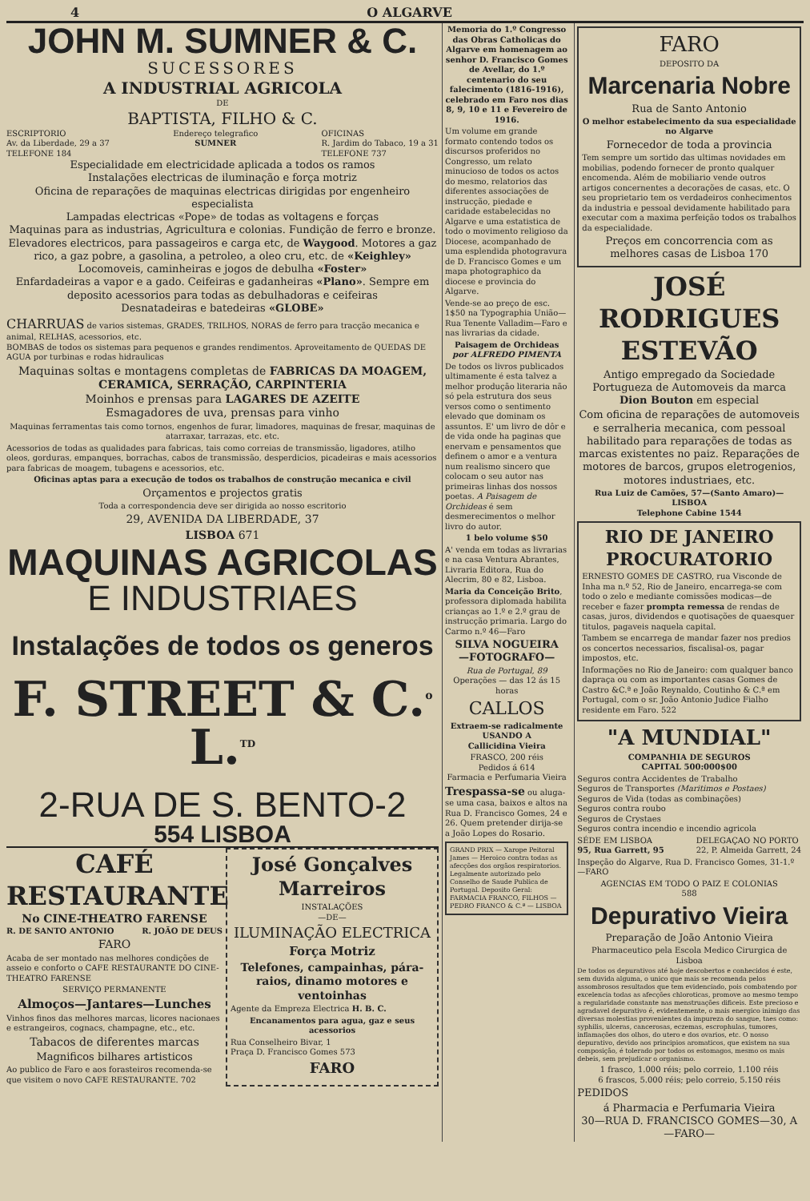4 O ALGARVE
JOHN M. SUMNER & C.
SUCESSORES
A INDUSTRIAL AGRICOLA
DE
BAPTISTA, FILHO & C.
ESCRIPTORIO
Av. da Liberdade, 29 a 37
TELEFONE 184 Endereço telegrafico
SUMNER OFICINAS
R. Jardim do Tabaco, 19 a 31
TELEFONE 737
Especialidade em electricidade aplicada a todos os ramos
Instalações electricas de iluminação e força motriz
Oficina de reparações de maquinas electricas dirigidas por engenheiro especialista
Lampadas electricas «Pope» de todas as voltagens e forças
Maquinas para as industrias, Agricultura e colonias. Fundição de ferro e bronze. Elevadores electricos, para passageiros e carga etc, de Waygood. Motores a gaz rico, a gaz pobre, a gasolina, a petroleo, a oleo cru, etc. de «Keighley»
Locomoveis, caminheiras e jogos de debulha «Foster»
Enfardadeiras a vapor e a gado. Ceifeiras e gadanheiras «Plano». Sempre em deposito acessorios para todas as debulhadoras e ceifeiras
Desnatadeiras e batedeiras «GLOBE»
CHARRUAS de varios sistemas, GRADES, TRILHOS, NORAS de ferro para tracção mecanica e animal, RELHAS, acessorios, etc.
BOMBAS de todos os sistemas para pequenos e grandes rendimentos. Aproveitamento de QUEDAS DE AGUA por turbinas e rodas hidraulicas
Maquinas soltas e montagens completas de FABRICAS DA MOAGEM, CERAMICA, SERRAÇÃO, CARPINTERIA
Moinhos e prensas para LAGARES DE AZEITE
Esmagadores de uva, prensas para vinho
Maquinas ferramentas tais como tornos, engenhos de furar, limadores, maquinas de fresar, maquinas de atarraxar, tarrazas, etc. etc.
Acessorios de todas as qualidades para fabricas, tais como correias de transmissão, ligadores, atilho oleos, gorduras, empanques, borrachas, cabos de transmissão, desperdicios, picadeiras e mais acessorios para fabricas de moagem, tubagens e acessorios, etc.
Oficinas aptas para a execução de todos os trabalhos de construção mecanica e civil
Orçamentos e projectos gratis
Toda a correspondencia deve ser dirigida ao nosso escritorio
29, AVENIDA DA LIBERDADE, 37
LISBOA 671
MAQUINAS AGRICOLAS
E INDUSTRIAES
Instalações de todos os generos
F. STREET & C.<sup>o</sup> L.<sup>TD</sup>
2-RUA DE S. BENTO-2
554 LISBOA
CAFÉ RESTAURANTE
No CINE-THEATRO FARENSE
R. DE SANTO ANTONIO R. JOÃO DE DEUS
FARO
Acaba de ser montado nas melhores condições de asseio e conforto o CAFE RESTAURANTE DO CINE-THEATRO FARENSE
SERVIÇO PERMANENTE
Almoços—Jantares—Lunches
Vinhos finos das melhores marcas, licores nacionaes e estrangeiros, cognacs, champagne, etc., etc.
Tabacos de diferentes marcas
Magnificos bilhares artisticos
Ao publico de Faro e aos forasteiros recomenda-se que visitem o novo CAFE RESTAURANTE. 702
José Gonçalves Marreiros
INSTALAÇÕES
—DE—
ILUMINAÇÃO ELECTRICA
Força Motriz
Telefones, campainhas, pára-raios, dinamo motores e ventoinhas
Agente da Empreza Electrica H. B. C.
Encanamentos para agua, gaz e seus acessorios
Rua Conselheiro Bivar, 1
Praça D. Francisco Gomes 573
FARO
Memoria do 1.º Congresso das Obras Catholicas do Algarve em homenagem ao senhor D. Francisco Gomes de Avellar, do 1.º centenario do seu falecimento (1816-1916), celebrado em Faro nos dias 8, 9, 10 e 11 e Fevereiro de 1916.
Um volume em grande formato contendo todos os discursos proferidos no Congresso, um relato minucioso de todos os actos do mesmo, relatorios das diferentes associações de instrucção, piedade e caridade estabelecidas no Algarve e uma estatistica de todo o movimento religioso da Diocese, acompanhado de uma esplendida photogravura de D. Francisco Gomes e um mapa photographico da diocese e provincia do Algarve.
Vende-se ao preço de esc. 1$50 na Typographia União—Rua Tenente Valladim—Faro e nas livrarias da cidade.
Paisagem de Orchideas
por ALFREDO PIMENTA
De todos os livros publicados ultimamente é esta talvez a melhor produção literaria não só pela estrutura dos seus versos como o sentimento elevado que dominam os assuntos. E' um livro de dôr e de vida onde ha paginas que enervam e pensamentos que definem o amor e a ventura num realismo sincero que colocam o seu autor nas primeiras linhas dos nossos poetas. A Paisagem de Orchideas é sem desmerecimentos o melhor livro do autor.
1 belo volume $50
A' venda em todas as livrarias e na casa Ventura Abrantes, Livraria Editora, Rua do Alecrim, 80 e 82, Lisboa.
Maria da Conceição Brito, professora diplomada habilita crianças ao 1.º e 2.º grau de instrucção primaria. Largo do Carmo n.º 46—Faro
SILVA NOGUEIRA
—FOTOGRAFO—
Rua de Portugal, 89
Operações — das 12 ás 15 horas
CALLOS
Extraem-se radicalmente
USANDO A
Callicidina Vieira
FRASCO, 200 réis
Pedidos á 614
Farmacia e Perfumaria Vieira
Trespassa-se ou aluga-se uma casa, baixos e altos na Rua D. Francisco Gomes, 24 e 26. Quem pretender dirija-se a João Lopes do Rosario.
GRAND PRIX — Xarope Peitoral James — Heroico contra todas as afecções dos orgãos respiratorios. Legalmente autorizado pelo Conselho de Saude Publica de Portugal. Deposito Geral: FARMACIA FRANCO, FILHOS — PEDRO FRANCO & C.ª — LISBOA
FARO
DEPOSITO DA
Marcenaria Nobre
Rua de Santo Antonio
O melhor estabelecimento da sua especialidade no Algarve
Fornecedor de toda a provincia
Tem sempre um sortido das ultimas novidades em mobilias, podendo fornecer de pronto qualquer encomenda. Além de mobiliario vende outros artigos concernentes a decorações de casas, etc. O seu proprietario tem os verdadeiros conhecimentos da industria e pessoal devidamente habilitado para executar com a maxima perfeição todos os trabalhos da especialidade.
Preços em concorrencia com as melhores casas de Lisboa 170
JOSÉ RODRIGUES ESTEVÃO
Antigo empregado da Sociedade Portugueza de Automoveis da marca Dion Bouton em especial
Com oficina de reparações de automoveis e serralheria mecanica, com pessoal habilitado para reparações de todas as marcas existentes no paiz. Reparações de motores de barcos, grupos eletrogenios, motores industriaes, etc.
Rua Luiz de Camões, 57—(Santo Amaro)—LISBOA
Telephone Cabine 1544
RIO DE JANEIRO PROCURATORIO
ERNESTO GOMES DE CASTRO, rua Visconde de Inha ma n.º 52, Rio de Janeiro, encarrega-se com todo o zelo e mediante comissões modicas—de receber e fazer prompta remessa de rendas de casas, juros, dividendos e quotisações de quaesquer titulos, pagaveis naquela capital.
Tambem se encarrega de mandar fazer nos predios os concertos necessarios, fiscalisal-os, pagar impostos, etc.
Informações no Rio de Janeiro: com qualquer banco dapraça ou com as importantes casas Gomes de Castro &C.ª e João Reynaldo, Coutinho & C.ª em Portugal, com o sr. João Antonio Judice Fialho residente em Faro. 522
"A MUNDIAL"
COMPANHIA DE SEGUROS
CAPITAL 500:000$00
Seguros contra Accidentes de Trabalho
Seguros de Transportes (Maritimos e Postaes)
Seguros de Vida (todas as combinações)
Seguros contra roubo
Seguros de Crystaes
Seguros contra incendio e incendio agricola
SÉDE EM LISBOA
95, Rua Garrett, 95 DELEGAÇAO NO PORTO
22, P. Almeida Garrett, 24
Inspeção do Algarve, Rua D. Francisco Gomes, 31-1.º—FARO
AGENCIAS EM TODO O PAIZ E COLONIAS
588
Depurativo Vieira
Preparação de João Antonio Vieira
Pharmaceutico pela Escola Medico Cirurgica de Lisboa
De todos os depurativos até hoje descobertos e conhecidos é este, sem duvida alguma, o unico que mais se recomenda pelos assombrosos resultados que tem evidenciado, pois combatendo por excelencia todas as afecções chloroticas, promove ao mesmo tempo a regularidade constante nas menstruações dificeis. Este precioso e agradavel depurativo é, evidentemente, o mais energico inimigo das diversas molestias provenientes da impureza do sangue, taes como: syphilis, ulceras, cancerosas, eczemas, escrophulas, tumores, inflamações dos olhos, do utero e dos ovarios, etc. O nosso depurativo, devido aos principios aromaticos, que existem na sua composição, é tolerado por todos os estomagos, mesmo os mais debeis, sem prejudicar o organismo.
1 frasco, 1.000 réis; pelo correio, 1.100 réis
6 frascos, 5.000 réis; pelo correio, 5.150 réis
PEDIDOS
á Pharmacia e Perfumaria Vieira
30—RUA D. FRANCISCO GOMES—30, A
—FARO—